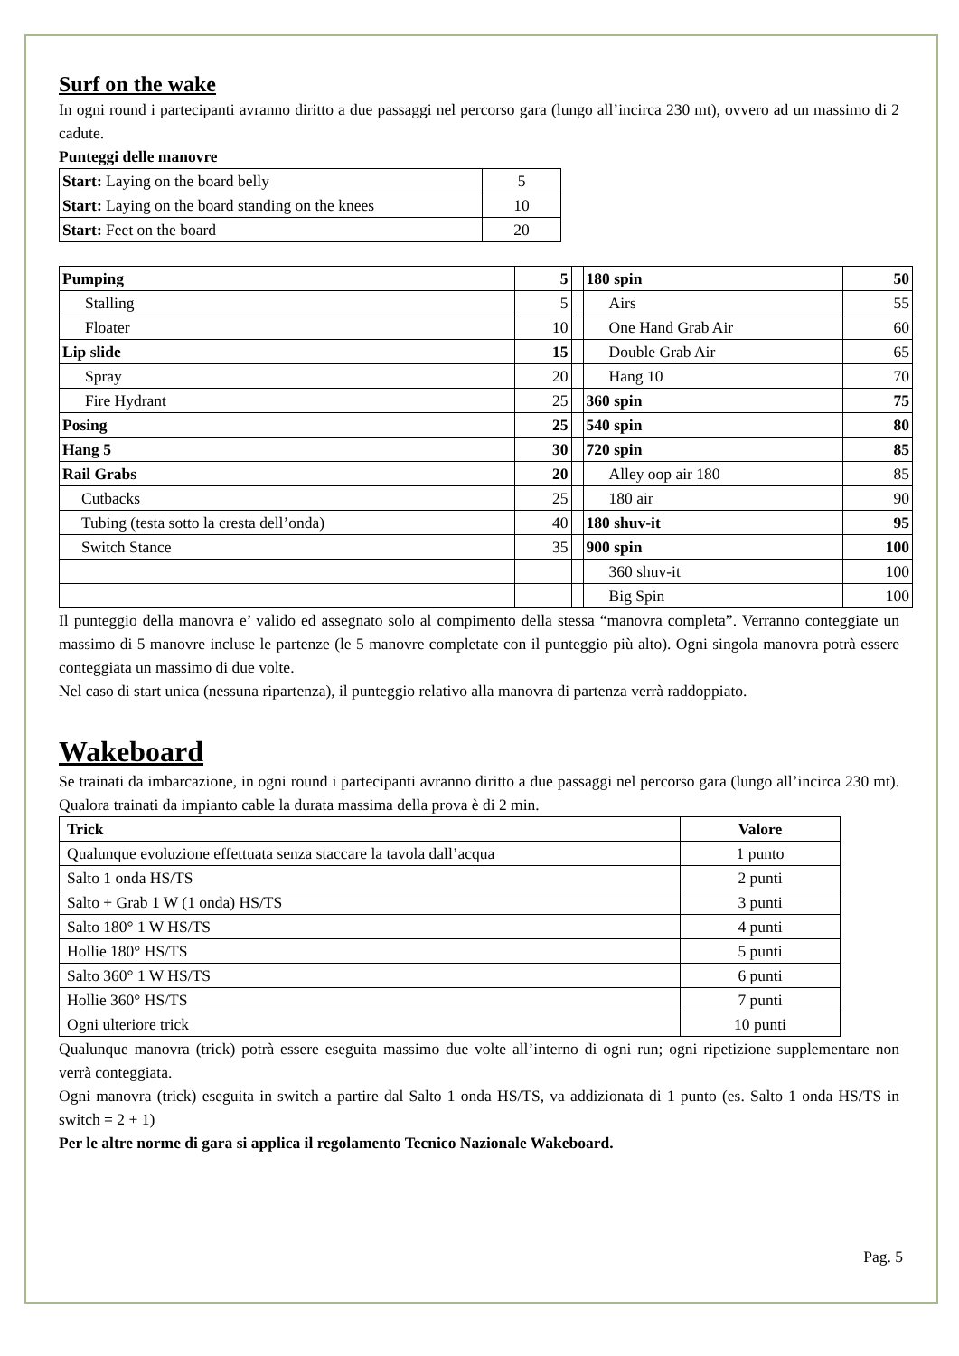Surf on the wake
In ogni round i partecipanti avranno diritto a due passaggi nel percorso gara (lungo all’incirca 230 mt), ovvero ad un massimo di 2 cadute.
Punteggi delle manovre
| Start: Laying on the board belly | 5 |
| Start: Laying on the board standing on the knees | 10 |
| Start: Feet on the board | 20 |
| Pumping | 5 | | 180 spin | 50 |
| Stalling | 5 | | Airs | 55 |
| Floater | 10 | | One Hand Grab Air | 60 |
| Lip slide | 15 | | Double Grab Air | 65 |
| Spray | 20 | | Hang 10 | 70 |
| Fire Hydrant | 25 | | 360 spin | 75 |
| Posing | 25 | | 540 spin | 80 |
| Hang 5 | 30 | | 720 spin | 85 |
| Rail Grabs | 20 | | Alley oop air 180 | 85 |
| Cutbacks | 25 | | 180 air | 90 |
| Tubing (testa sotto la cresta dell’onda) | 40 | | 180 shuv-it | 95 |
| Switch Stance | 35 | | 900 spin | 100 |
| | | | 360 shuv-it | 100 |
| | | | Big Spin | 100 |
Il punteggio della manovra e’ valido ed assegnato solo al compimento della stessa “manovra completa”. Verranno conteggiate un massimo di 5 manovre incluse le partenze (le 5 manovre completate con il punteggio più alto). Ogni singola manovra potrà essere conteggiata un massimo di due volte.
Nel caso di start unica (nessuna ripartenza), il punteggio relativo alla manovra di partenza verrà raddoppiato.
Wakeboard
Se trainati da imbarcazione, in ogni round i partecipanti avranno diritto a due passaggi nel percorso gara (lungo all’incirca 230 mt). Qualora trainati da impianto cable la durata massima della prova è di 2 min.
| Trick | Valore |
| --- | --- |
| Qualunque evoluzione effettuata senza staccare la tavola dall’acqua | 1 punto |
| Salto 1 onda HS/TS | 2 punti |
| Salto + Grab 1 W (1 onda) HS/TS | 3 punti |
| Salto 180° 1 W HS/TS | 4 punti |
| Hollie 180° HS/TS | 5 punti |
| Salto 360° 1 W HS/TS | 6 punti |
| Hollie 360° HS/TS | 7 punti |
| Ogni ulteriore trick | 10 punti |
Qualunque manovra (trick) potrà essere eseguita massimo due volte all’interno di ogni run; ogni ripetizione supplementare non verrà conteggiata.
Ogni manovra (trick) eseguita in switch a partire dal Salto 1 onda HS/TS, va addizionata di 1 punto (es. Salto 1 onda HS/TS in switch = 2 + 1)
Per le altre norme di gara si applica il regolamento Tecnico Nazionale Wakeboard.
Pag. 5